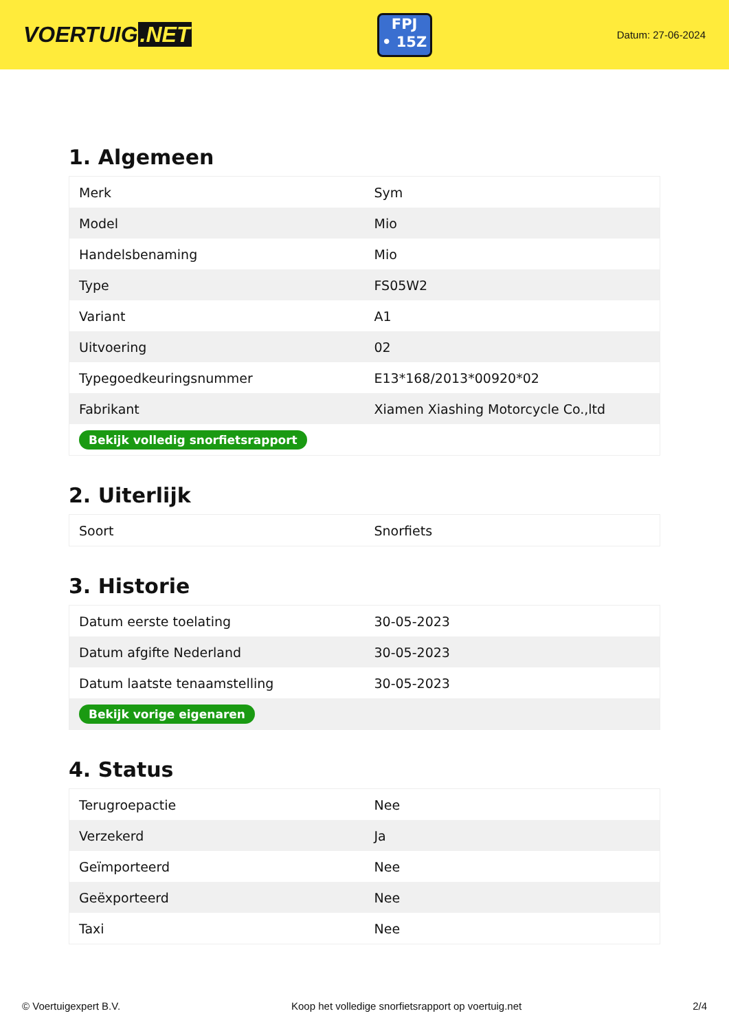VOERTUIG.NET
FPJ
• 15Z
Datum: 27-06-2024
1. Algemeen
| Merk | Sym |
| Model | Mio |
| Handelsbenaming | Mio |
| Type | FS05W2 |
| Variant | A1 |
| Uitvoering | 02 |
| Typegoedkeuringsnummer | E13*168/2013*00920*02 |
| Fabrikant | Xiamen Xiashing Motorcycle Co.,ltd |
| Bekijk volledig snorfietsrapport | |
2. Uiterlijk
| Soort | Snorfiets |
3. Historie
| Datum eerste toelating | 30-05-2023 |
| Datum afgifte Nederland | 30-05-2023 |
| Datum laatste tenaamstelling | 30-05-2023 |
| Bekijk vorige eigenaren | |
4. Status
| Terugroepactie | Nee |
| Verzekerd | Ja |
| Geïmporteerd | Nee |
| Geëxporteerd | Nee |
| Taxi | Nee |
© Voertuigexpert B.V. Koop het volledige snorfietsrapport op voertuig.net 2/4